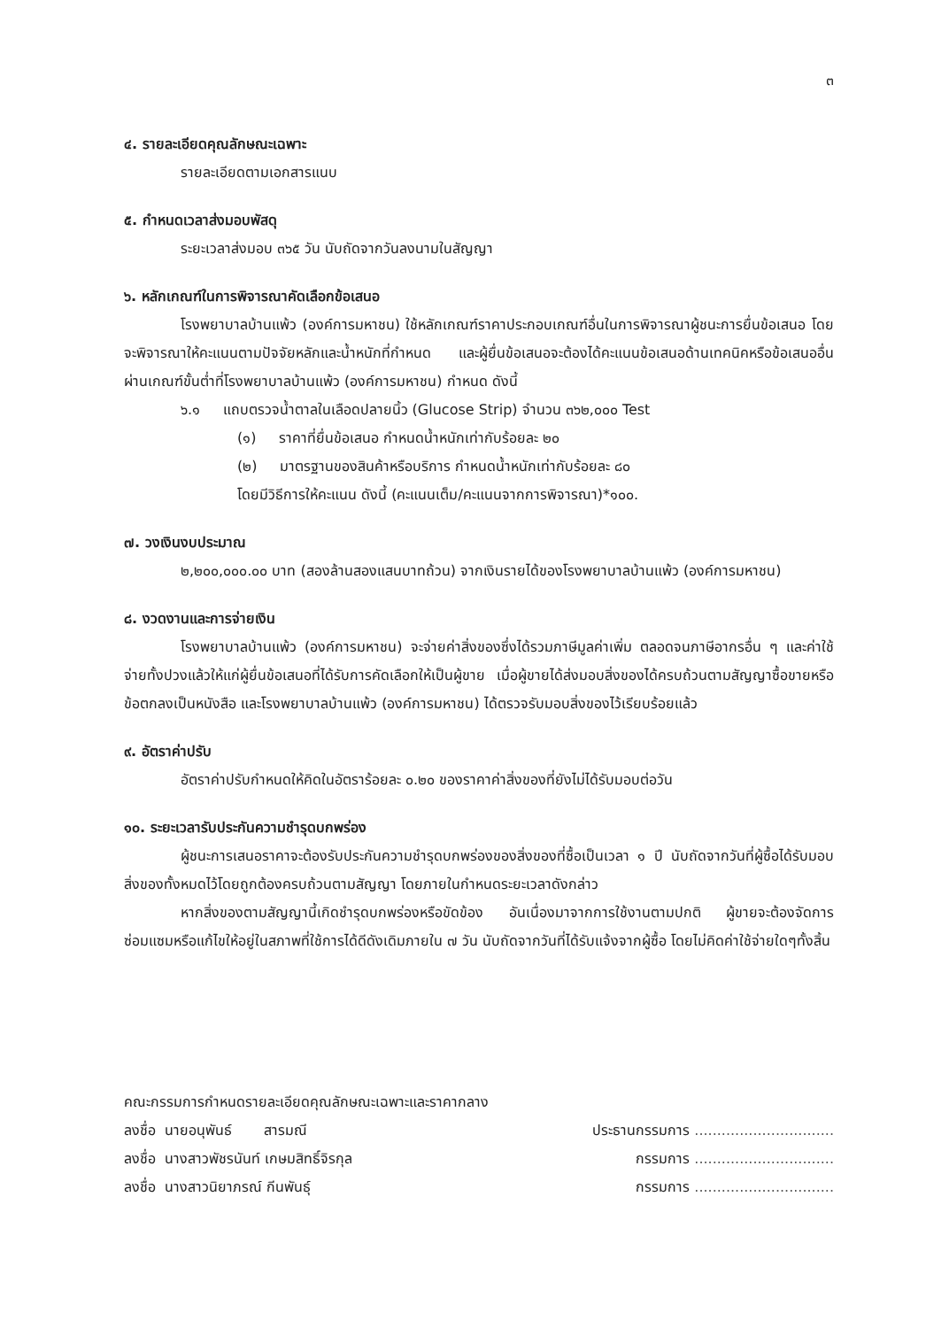๓
๔. รายละเอียดคุณลักษณะเฉพาะ
รายละเอียดตามเอกสารแนบ
๕. กำหนดเวลาส่งมอบพัสดุ
ระยะเวลาส่งมอบ ๓๖๕ วัน นับถัดจากวันลงนามในสัญญา
๖. หลักเกณฑ์ในการพิจารณาคัดเลือกข้อเสนอ
โรงพยาบาลบ้านแพ้ว (องค์การมหาชน) ใช้หลักเกณฑ์ราคาประกอบเกณฑ์อื่นในการพิจารณาผู้ชนะการยื่นข้อเสนอ โดยจะพิจารณาให้คะแนนตามปัจจัยหลักและน้ำหนักที่กำหนด และผู้ยื่นข้อเสนอจะต้องได้คะแนนข้อเสนอด้านเทคนิคหรือข้อเสนออื่นผ่านเกณฑ์ขั้นต่ำที่โรงพยาบาลบ้านแพ้ว (องค์การมหาชน) กำหนด ดังนี้
๖.๑ แถบตรวจน้ำตาลในเลือดปลายนิ้ว (Glucose Strip) จำนวน ๓๖๒,๐๐๐ Test
(๑) ราคาที่ยื่นข้อเสนอ กำหนดน้ำหนักเท่ากับร้อยละ ๒๐
(๒) มาตรฐานของสินค้าหรือบริการ กำหนดน้ำหนักเท่ากับร้อยละ ๘๐
โดยมีวิธีการให้คะแนน ดังนี้ (คะแนนเต็ม/คะแนนจากการพิจารณา)*๑๐๐.
๗. วงเงินงบประมาณ
๒,๒๐๐,๐๐๐.๐๐ บาท (สองล้านสองแสนบาทถ้วน) จากเงินรายได้ของโรงพยาบาลบ้านแพ้ว (องค์การมหาชน)
๘. งวดงานและการจ่ายเงิน
โรงพยาบาลบ้านแพ้ว (องค์การมหาชน) จะจ่ายค่าสิ่งของซึ่งได้รวมภาษีมูลค่าเพิ่ม ตลอดจนภาษีอากรอื่น ๆ และค่าใช้จ่ายทั้งปวงแล้วให้แก่ผู้ยื่นข้อเสนอที่ได้รับการคัดเลือกให้เป็นผู้ขาย เมื่อผู้ขายได้ส่งมอบสิ่งของได้ครบถ้วนตามสัญญาซื้อขายหรือข้อตกลงเป็นหนังสือ และโรงพยาบาลบ้านแพ้ว (องค์การมหาชน) ได้ตรวจรับมอบสิ่งของไว้เรียบร้อยแล้ว
๙. อัตราค่าปรับ
อัตราค่าปรับกำหนดให้คิดในอัตราร้อยละ ๐.๒๐ ของราคาค่าสิ่งของที่ยังไม่ได้รับมอบต่อวัน
๑๐. ระยะเวลารับประกันความชำรุดบกพร่อง
ผู้ชนะการเสนอราคาจะต้องรับประกันความชำรุดบกพร่องของสิ่งของที่ซื้อเป็นเวลา ๑ ปี นับถัดจากวันที่ผู้ซื้อได้รับมอบสิ่งของทั้งหมดไว้โดยถูกต้องครบถ้วนตามสัญญา โดยภายในกำหนดระยะเวลาดังกล่าว
หากสิ่งของตามสัญญานี้เกิดชำรุดบกพร่องหรือขัดข้อง อันเนื่องมาจากการใช้งานตามปกติ ผู้ขายจะต้องจัดการซ่อมแซมหรือแก้ไขให้อยู่ในสภาพที่ใช้การได้ดีดังเดิมภายใน ๗ วัน นับถัดจากวันที่ได้รับแจ้งจากผู้ซื้อ โดยไม่คิดค่าใช้จ่ายใดๆทั้งสิ้น
คณะกรรมการกำหนดรายละเอียดคุณลักษณะเฉพาะและราคากลาง
| ลงชื่อ นายอนุพันธ์ สารมณี | ประธานกรรมการ ............................... |
| ลงชื่อ นางสาวพัชรนันท์ เกษมสิทธิ์จิรกุล | กรรมการ ............................... |
| ลงชื่อ นางสาวนิยาภรณ์ กีนพันธุ์ | กรรมการ ............................... |